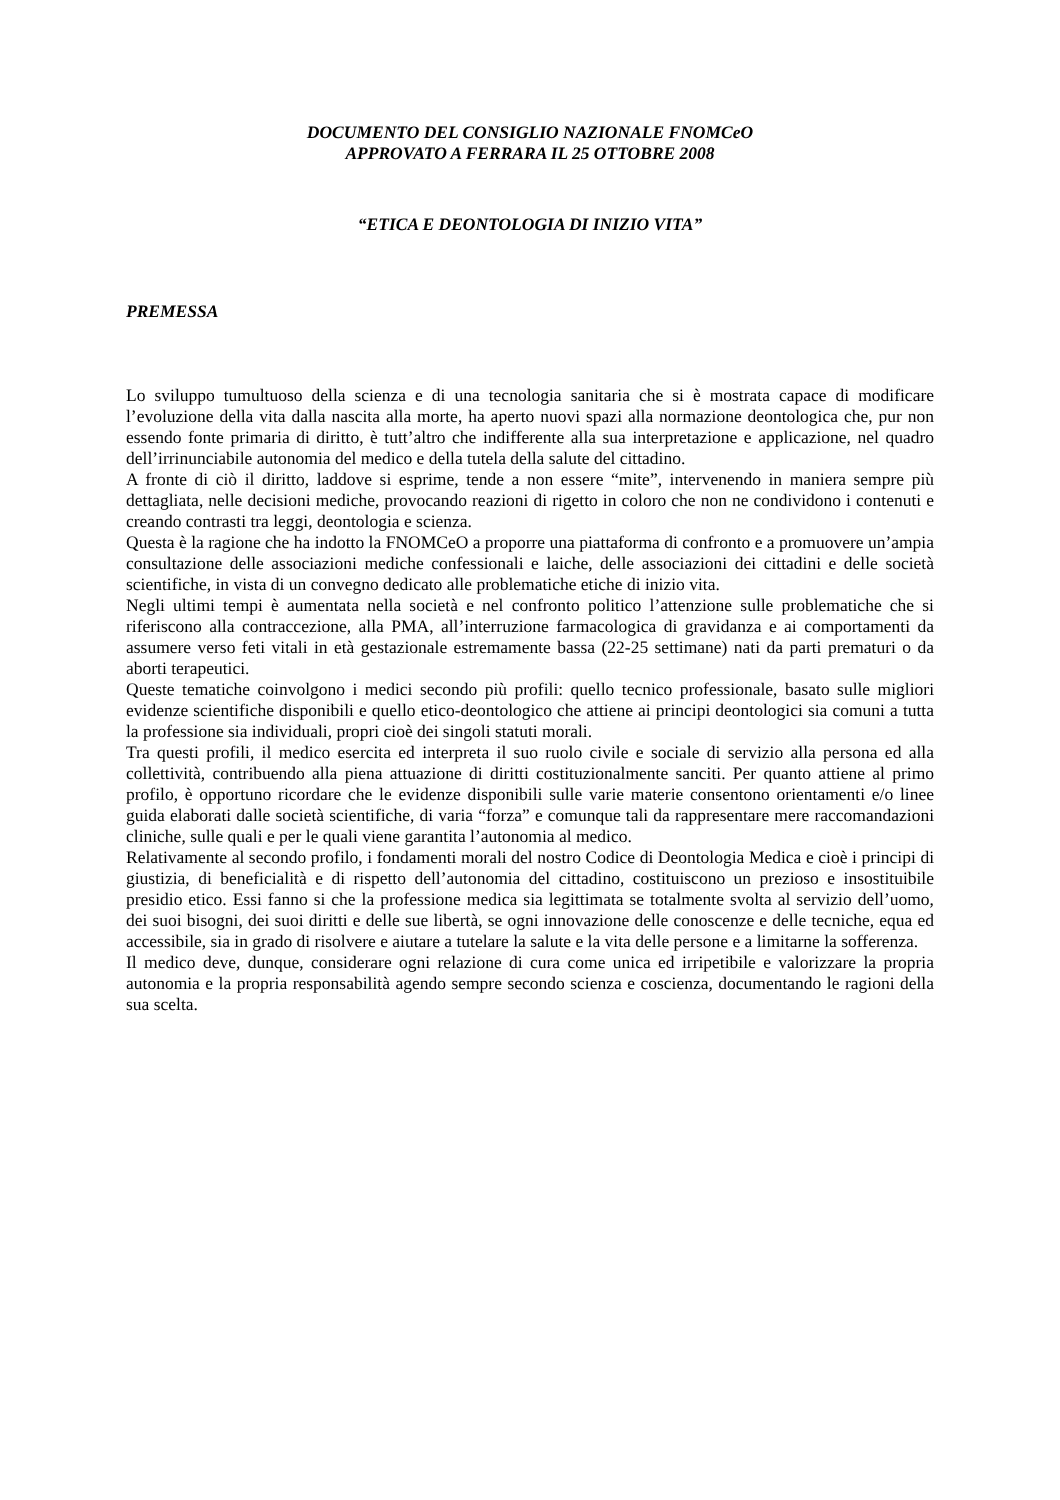DOCUMENTO DEL CONSIGLIO NAZIONALE FNOMCeO
APPROVATO A FERRARA IL 25 OTTOBRE 2008
“ETICA E DEONTOLOGIA DI INIZIO VITA”
PREMESSA
Lo sviluppo tumultuoso della scienza e di una tecnologia sanitaria che si è mostrata capace di modificare l’evoluzione della vita dalla nascita alla morte, ha aperto nuovi spazi alla normazione deontologica che, pur non essendo fonte primaria di diritto, è tutt’altro che indifferente alla sua interpretazione e applicazione, nel quadro dell’irrinunciabile autonomia del medico e della tutela della salute del cittadino.
A fronte di ciò il diritto, laddove si esprime, tende a non essere “mite”, intervenendo in maniera sempre più dettagliata, nelle decisioni mediche, provocando reazioni di rigetto in coloro che non ne condividono i contenuti e creando contrasti tra leggi, deontologia e scienza.
Questa è la ragione che ha indotto la FNOMCeO a proporre una piattaforma di confronto e a promuovere un’ampia consultazione delle associazioni mediche confessionali e laiche, delle associazioni dei cittadini e delle società scientifiche, in vista di un convegno dedicato alle problematiche etiche di inizio vita.
Negli ultimi tempi è aumentata nella società e nel confronto politico l’attenzione sulle problematiche che si riferiscono alla contraccezione, alla PMA, all’interruzione farmacologica di gravidanza e ai comportamenti da assumere verso feti vitali in età gestazionale estremamente bassa (22-25 settimane) nati da parti prematuri o da aborti terapeutici.
Queste tematiche coinvolgono i medici secondo più profili: quello tecnico professionale, basato sulle migliori evidenze scientifiche disponibili e quello etico-deontologico che attiene ai principi deontologici sia comuni a tutta la professione sia individuali, propri cioè dei singoli statuti morali.
Tra questi profili, il medico esercita ed interpreta il suo ruolo civile e sociale di servizio alla persona ed alla collettività, contribuendo alla piena attuazione di diritti costituzionalmente sanciti. Per quanto attiene al primo profilo, è opportuno ricordare che le evidenze disponibili sulle varie materie consentono orientamenti e/o linee guida elaborati dalle società scientifiche, di varia “forza” e comunque tali da rappresentare mere raccomandazioni cliniche, sulle quali e per le quali viene garantita l’autonomia al medico.
Relativamente al secondo profilo, i fondamenti morali del nostro Codice di Deontologia Medica e cioè i principi di giustizia, di beneficialità e di rispetto dell’autonomia del cittadino, costituiscono un prezioso e insostituibile presidio etico. Essi fanno si che la professione medica sia legittimata se totalmente svolta al servizio dell’uomo, dei suoi bisogni, dei suoi diritti e delle sue libertà, se ogni innovazione delle conoscenze e delle tecniche, equa ed accessibile, sia in grado di risolvere e aiutare a tutelare la salute e la vita delle persone e a limitarne la sofferenza.
Il medico deve, dunque, considerare ogni relazione di cura come unica ed irripetibile e valorizzare la propria autonomia e la propria responsabilità agendo sempre secondo scienza e coscienza, documentando le ragioni della sua scelta.